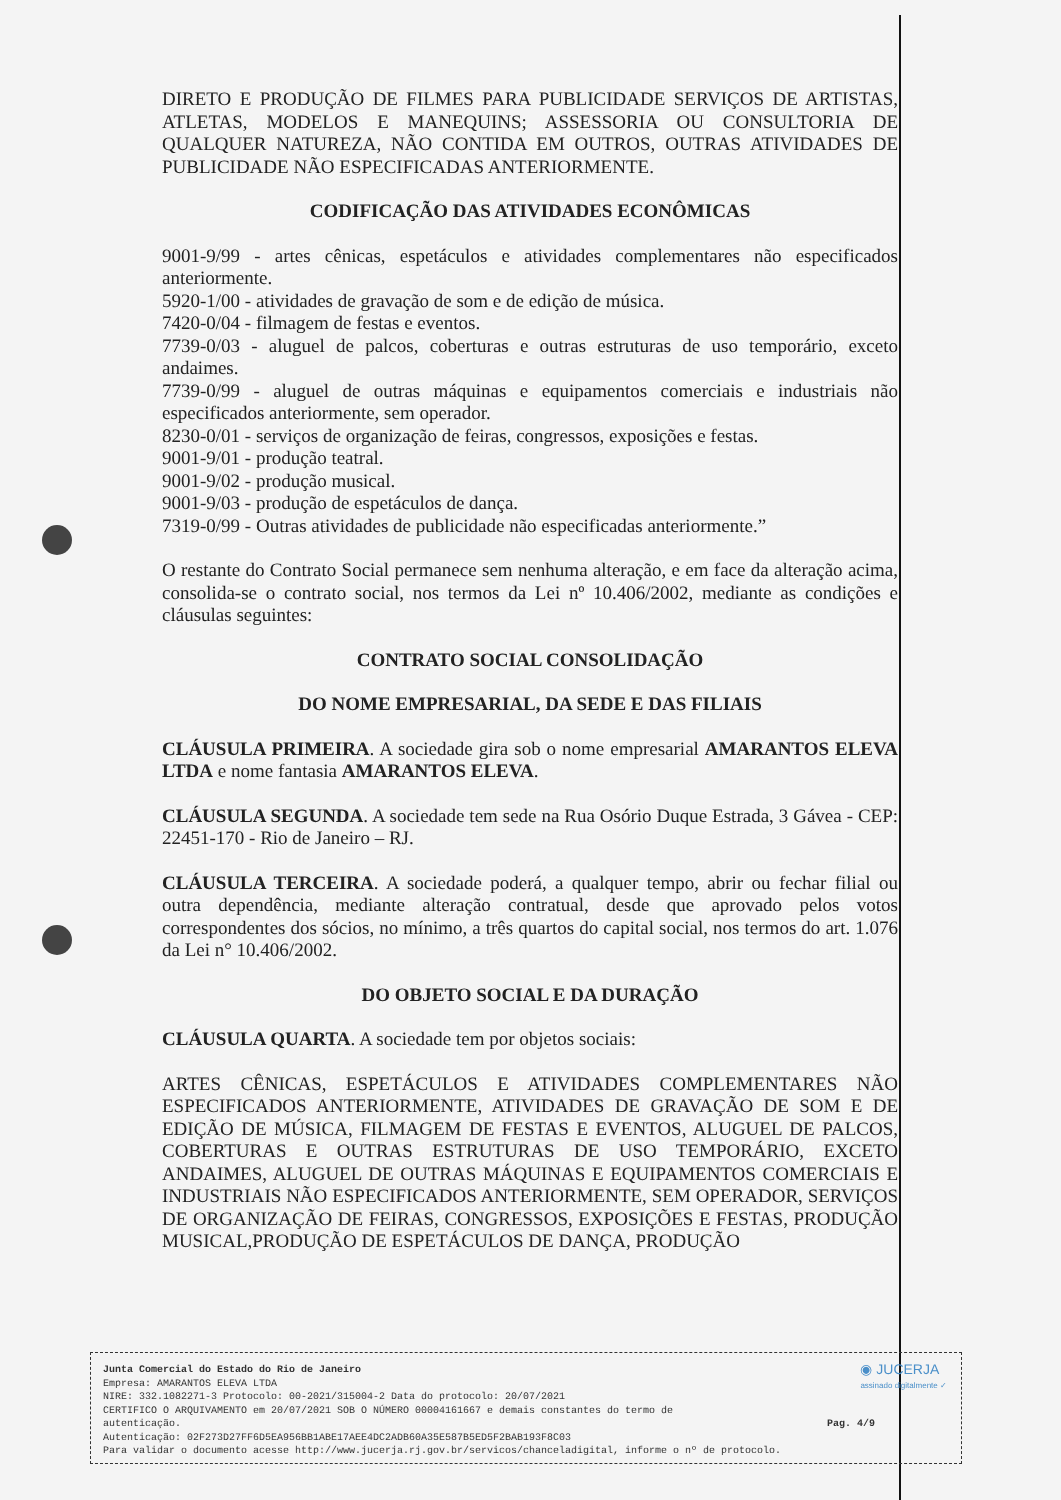DIRETO E PRODUÇÃO DE FILMES PARA PUBLICIDADE SERVIÇOS DE ARTISTAS, ATLETAS, MODELOS E MANEQUINS; ASSESSORIA OU CONSULTORIA DE QUALQUER NATUREZA, NÃO CONTIDA EM OUTROS, OUTRAS ATIVIDADES DE PUBLICIDADE NÃO ESPECIFICADAS ANTERIORMENTE.
CODIFICAÇÃO DAS ATIVIDADES ECONÔMICAS
9001-9/99 - artes cênicas, espetáculos e atividades complementares não especificados anteriormente.
5920-1/00 - atividades de gravação de som e de edição de música.
7420-0/04 - filmagem de festas e eventos.
7739-0/03 - aluguel de palcos, coberturas e outras estruturas de uso temporário, exceto andaimes.
7739-0/99 - aluguel de outras máquinas e equipamentos comerciais e industriais não especificados anteriormente, sem operador.
8230-0/01 - serviços de organização de feiras, congressos, exposições e festas.
9001-9/01 - produção teatral.
9001-9/02 - produção musical.
9001-9/03 - produção de espetáculos de dança.
7319-0/99 - Outras atividades de publicidade não especificadas anteriormente.”
O restante do Contrato Social permanece sem nenhuma alteração, e em face da alteração acima, consolida-se o contrato social, nos termos da Lei nº 10.406/2002, mediante as condições e cláusulas seguintes:
CONTRATO SOCIAL CONSOLIDAÇÃO
DO NOME EMPRESARIAL, DA SEDE E DAS FILIAIS
CLÁUSULA PRIMEIRA. A sociedade gira sob o nome empresarial AMARANTOS ELEVA LTDA e nome fantasia AMARANTOS ELEVA.
CLÁUSULA SEGUNDA. A sociedade tem sede na Rua Osório Duque Estrada, 3 Gávea - CEP: 22451-170 - Rio de Janeiro – RJ.
CLÁUSULA TERCEIRA. A sociedade poderá, a qualquer tempo, abrir ou fechar filial ou outra dependência, mediante alteração contratual, desde que aprovado pelos votos correspondentes dos sócios, no mínimo, a três quartos do capital social, nos termos do art. 1.076 da Lei n° 10.406/2002.
DO OBJETO SOCIAL E DA DURAÇÃO
CLÁUSULA QUARTA. A sociedade tem por objetos sociais:
ARTES CÊNICAS, ESPETÁCULOS E ATIVIDADES COMPLEMENTARES NÃO ESPECIFICADOS ANTERIORMENTE, ATIVIDADES DE GRAVAÇÃO DE SOM E DE EDIÇÃO DE MÚSICA, FILMAGEM DE FESTAS E EVENTOS, ALUGUEL DE PALCOS, COBERTURAS E OUTRAS ESTRUTURAS DE USO TEMPORÁRIO, EXCETO ANDAIMES, ALUGUEL DE OUTRAS MÁQUINAS E EQUIPAMENTOS COMERCIAIS E INDUSTRIAIS NÃO ESPECIFICADOS ANTERIORMENTE, SEM OPERADOR, SERVIÇOS DE ORGANIZAÇÃO DE FEIRAS, CONGRESSOS, EXPOSIÇÕES E FESTAS, PRODUÇÃO MUSICAL,PRODUÇÃO DE ESPETÁCULOS DE DANÇA, PRODUÇÃO
◉ JUCERJA
assinado digitalmente ✓
Junta Comercial do Estado do Rio de Janeiro
Empresa: AMARANTOS ELEVA LTDA
NIRE: 332.1082271-3 Protocolo: 00-2021/315004-2 Data do protocolo: 20/07/2021
CERTIFICO O ARQUIVAMENTO em 20/07/2021 SOB O NÚMERO 00004161667 e demais constantes do termo de
autenticação. Pag. 4/9
Autenticação: 02F273D27FF6D5EA956BB1ABE17AEE4DC2ADB60A35E587B5ED5F2BAB193F8C03
Para validar o documento acesse http://www.jucerja.rj.gov.br/servicos/chanceladigital, informe o nº de protocolo.